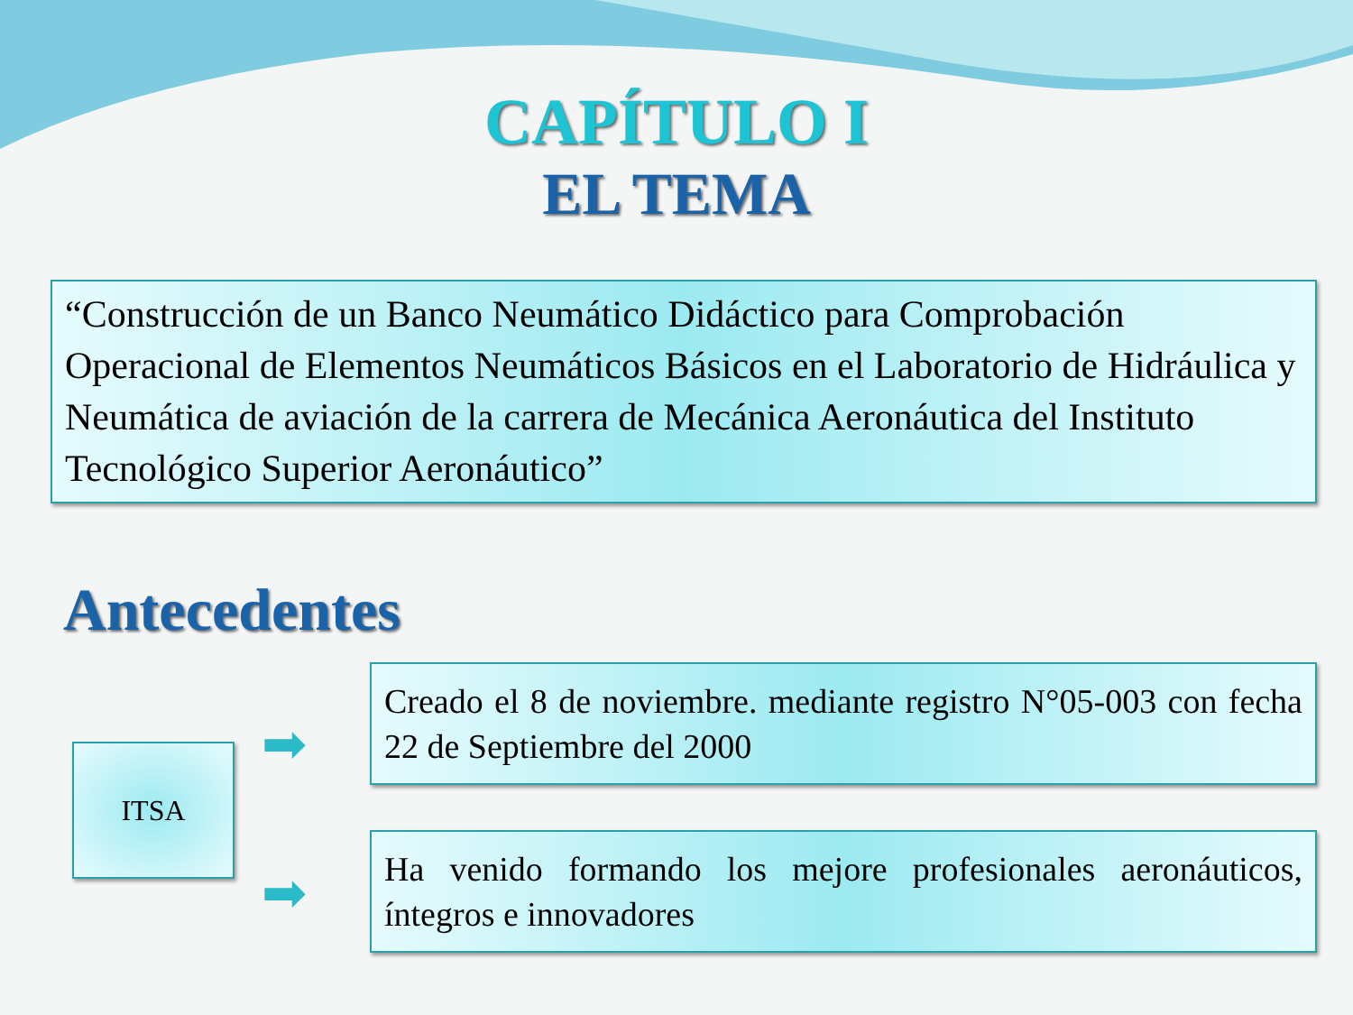CAPÍTULO I
EL TEMA
“Construcción de un Banco Neumático Didáctico para Comprobación Operacional de Elementos Neumáticos Básicos en el Laboratorio de Hidráulica y Neumática de aviación de la carrera de Mecánica Aeronáutica del Instituto Tecnológico Superior Aeronáutico”
Antecedentes
ITSA
➡
➡
Creado el 8 de noviembre. mediante registro N°05-003 con fecha 22 de Septiembre del 2000
Ha venido formando los mejore profesionales aeronáuticos, íntegros e innovadores